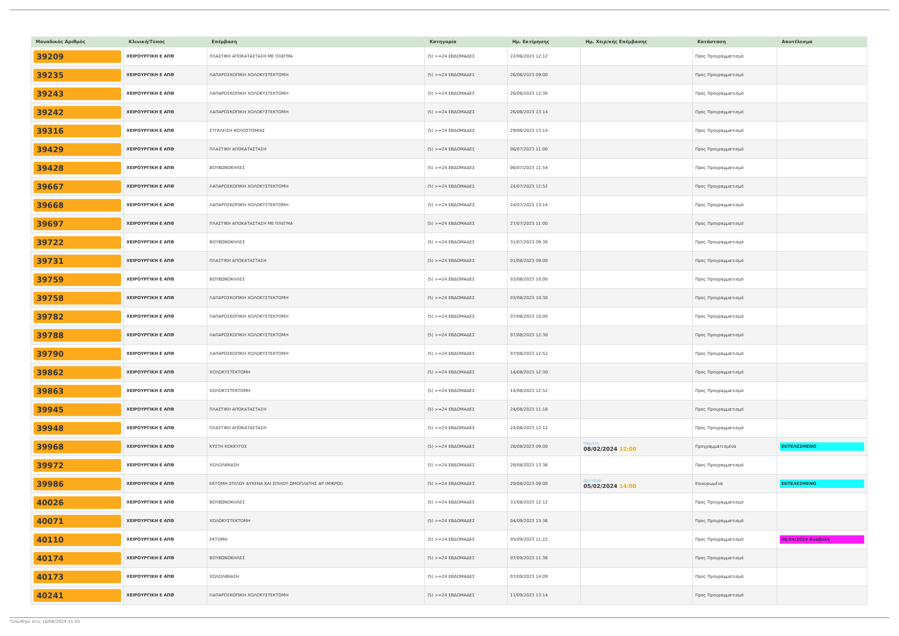| Μοναδικός Αριθμός | Κλινική/Τύπος | Επέμβαση | Κατηγορία | Ημ. Εκτίμησης | Ημ. Χειρ/κής Επέμβασης | Κατάσταση | Αποτέλεσμα |
| --- | --- | --- | --- | --- | --- | --- | --- |
| 39209 | ΧΕΙΡΟΥΡΓΙΚΗ Ε ΑΠΘ | ΠΛΑΣΤΙΚΗ ΑΠΟΚΑΤΑΣΤΑΣΗ ΜΕ ΠΛΕΓΜΑ | (5) >=24 ΕΒΔΟΜΑΔΕΣ | 22/06/2023 12:12 | | Προς Προγραμματισμό | |
| 39235 | ΧΕΙΡΟΥΡΓΙΚΗ Ε ΑΠΘ | ΛΑΠΑΡΟΣΚΟΠΙΚΗ ΧΟΛΟΚΥΣΤΕΚΤΟΜΗ | (5) >=24 ΕΒΔΟΜΑΔΕΣ | 26/06/2023 09:00 | | Προς Προγραμματισμό | |
| 39243 | ΧΕΙΡΟΥΡΓΙΚΗ Ε ΑΠΘ | ΛΑΠΑΡΟΣΚΟΠΙΚΗ ΧΟΛΟΚΥΣΤΕΚΤΟΜΗ | (5) >=24 ΕΒΔΟΜΑΔΕΣ | 26/06/2023 12:30 | | Προς Προγραμματισμό | |
| 39242 | ΧΕΙΡΟΥΡΓΙΚΗ Ε ΑΠΘ | ΛΑΠΑΡΟΣΚΟΠΙΚΗ ΧΟΛΟΚΥΣΤΕΚΤΟΜΗ | (5) >=24 ΕΒΔΟΜΑΔΕΣ | 26/06/2023 13:14 | | Προς Προγραμματισμό | |
| 39316 | ΧΕΙΡΟΥΡΓΙΚΗ Ε ΑΠΘ | ΣΥΓΚΛΕΙΣΗ ΚΟΛΟΣΤΟΜΙΑΣ | (5) >=24 ΕΒΔΟΜΑΔΕΣ | 29/06/2023 13:14 | | Προς Προγραμματισμό | |
| 39429 | ΧΕΙΡΟΥΡΓΙΚΗ Ε ΑΠΘ | ΠΛΑΣΤΙΚΗ ΑΠΟΚΑΤΑΣΤΑΣΗ | (5) >=24 ΕΒΔΟΜΑΔΕΣ | 06/07/2023 11:00 | | Προς Προγραμματισμό | |
| 39428 | ΧΕΙΡΟΥΡΓΙΚΗ Ε ΑΠΘ | ΒΟΥΒΩΝΟΚΗΛΕΣ | (5) >=24 ΕΒΔΟΜΑΔΕΣ | 06/07/2023 11:54 | | Προς Προγραμματισμό | |
| 39667 | ΧΕΙΡΟΥΡΓΙΚΗ Ε ΑΠΘ | ΛΑΠΑΡΟΣΚΟΠΙΚΗ ΧΟΛΟΚΥΣΤΕΚΤΟΜΗ | (5) >=24 ΕΒΔΟΜΑΔΕΣ | 24/07/2023 12:52 | | Προς Προγραμματισμό | |
| 39668 | ΧΕΙΡΟΥΡΓΙΚΗ Ε ΑΠΘ | ΛΑΠΑΡΟΣΚΟΠΙΚΗ ΧΟΛΟΚΥΣΤΕΚΤΟΜΗ | (5) >=24 ΕΒΔΟΜΑΔΕΣ | 24/07/2023 13:14 | | Προς Προγραμματισμό | |
| 39697 | ΧΕΙΡΟΥΡΓΙΚΗ Ε ΑΠΘ | ΠΛΑΣΤΙΚΗ ΑΠΟΚΑΤΑΣΤΑΣΗ ΜΕ ΠΛΕΓΜΑ | (5) >=24 ΕΒΔΟΜΑΔΕΣ | 27/07/2023 11:00 | | Προς Προγραμματισμό | |
| 39722 | ΧΕΙΡΟΥΡΓΙΚΗ Ε ΑΠΘ | ΒΟΥΒΩΝΟΚΗΛΕΣ | (5) >=24 ΕΒΔΟΜΑΔΕΣ | 31/07/2023 09:30 | | Προς Προγραμματισμό | |
| 39731 | ΧΕΙΡΟΥΡΓΙΚΗ Ε ΑΠΘ | ΠΛΑΣΤΙΚΗ ΑΠΟΚΑΤΑΣΤΑΣΗ | (5) >=24 ΕΒΔΟΜΑΔΕΣ | 01/08/2023 09:00 | | Προς Προγραμματισμό | |
| 39759 | ΧΕΙΡΟΥΡΓΙΚΗ Ε ΑΠΘ | ΒΟΥΒΩΝΟΚΗΛΕΣ | (5) >=24 ΕΒΔΟΜΑΔΕΣ | 03/08/2023 10:00 | | Προς Προγραμματισμό | |
| 39758 | ΧΕΙΡΟΥΡΓΙΚΗ Ε ΑΠΘ | ΛΑΠΑΡΟΣΚΟΠΙΚΗ ΧΟΛΟΚΥΣΤΕΚΤΟΜΗ | (5) >=24 ΕΒΔΟΜΑΔΕΣ | 03/08/2023 10:30 | | Προς Προγραμματισμό | |
| 39782 | ΧΕΙΡΟΥΡΓΙΚΗ Ε ΑΠΘ | ΛΑΠΑΡΟΣΚΟΠΙΚΗ ΧΟΛΟΚΥΣΤΕΚΤΟΜΗ | (5) >=24 ΕΒΔΟΜΑΔΕΣ | 07/08/2023 10:00 | | Προς Προγραμματισμό | |
| 39788 | ΧΕΙΡΟΥΡΓΙΚΗ Ε ΑΠΘ | ΛΑΠΑΡΟΣΚΟΠΙΚΗ ΧΟΛΟΚΥΣΤΕΚΤΟΜΗ | (5) >=24 ΕΒΔΟΜΑΔΕΣ | 07/08/2023 12:30 | | Προς Προγραμματισμό | |
| 39790 | ΧΕΙΡΟΥΡΓΙΚΗ Ε ΑΠΘ | ΛΑΠΑΡΟΣΚΟΠΙΚΗ ΧΟΛΟΚΥΣΤΕΚΤΟΜΗ | (5) >=24 ΕΒΔΟΜΑΔΕΣ | 07/08/2023 12:52 | | Προς Προγραμματισμό | |
| 39862 | ΧΕΙΡΟΥΡΓΙΚΗ Ε ΑΠΘ | ΧΟΛΟΚΥΣΤΕΚΤΟΜΗ | (5) >=24 ΕΒΔΟΜΑΔΕΣ | 14/08/2023 12:30 | | Προς Προγραμματισμό | |
| 39863 | ΧΕΙΡΟΥΡΓΙΚΗ Ε ΑΠΘ | ΧΟΛΟΚΥΣΤΕΚΤΟΜΗ | (5) >=24 ΕΒΔΟΜΑΔΕΣ | 14/08/2023 12:52 | | Προς Προγραμματισμό | |
| 39945 | ΧΕΙΡΟΥΡΓΙΚΗ Ε ΑΠΘ | ΠΛΑΣΤΙΚΗ ΑΠΟΚΑΤΑΣΤΑΣΗ | (5) >=24 ΕΒΔΟΜΑΔΕΣ | 24/08/2023 11:18 | | Προς Προγραμματισμό | |
| 39948 | ΧΕΙΡΟΥΡΓΙΚΗ Ε ΑΠΘ | ΠΛΑΣΤΙΚΗ ΑΠΟΚΑΤΑΣΤΑΣΗ | (5) >=24 ΕΒΔΟΜΑΔΕΣ | 24/08/2023 12:12 | | Προς Προγραμματισμό | |
| 39968 | ΧΕΙΡΟΥΡΓΙΚΗ Ε ΑΠΘ | ΚΥΣΤΗ ΚΟΚΚΥΓΟΣ | (5) >=24 ΕΒΔΟΜΑΔΕΣ | 28/08/2023 09:00 | Πέμπτη 08/02/2024 12:00 | Προγραμματισμένα | ΕΚΤΕΛΕΣΜΕΝΟ |
| 39972 | ΧΕΙΡΟΥΡΓΙΚΗ Ε ΑΠΘ | ΧΟΛΟΛΙΘΙΑΣΗ | (5) >=24 ΕΒΔΟΜΑΔΕΣ | 28/08/2023 13:36 | | Προς Προγραμματισμό | |
| 39986 | ΧΕΙΡΟΥΡΓΙΚΗ Ε ΑΠΘ | ΕΚΤΟΜΗ ΣΠΙΛΟΥ ΑΥΧΕΝΑ ΚΑΙ ΣΠΙΛΟΥ ΩΜΟΠΛΑΤΗΣ ΑΡ (ΜΙΚΡΟΙ) | (5) >=24 ΕΒΔΟΜΑΔΕΣ | 29/08/2023 09:00 | Δευτέρα 05/02/2024 14:00 | Επικυρωμένα | ΕΚΤΕΛΕΣΜΕΝΟ |
| 40026 | ΧΕΙΡΟΥΡΓΙΚΗ Ε ΑΠΘ | ΒΟΥΒΩΝΟΚΗΛΕΣ | (5) >=24 ΕΒΔΟΜΑΔΕΣ | 31/08/2023 12:12 | | Προς Προγραμματισμό | |
| 40071 | ΧΕΙΡΟΥΡΓΙΚΗ Ε ΑΠΘ | ΧΟΛΟΚΥΣΤΕΚΤΟΜΗ | (5) >=24 ΕΒΔΟΜΑΔΕΣ | 04/09/2023 13:36 | | Προς Προγραμματισμό | |
| 40110 | ΧΕΙΡΟΥΡΓΙΚΗ Ε ΑΠΘ | ΕΚΤΟΜΗ | (5) >=24 ΕΒΔΟΜΑΔΕΣ | 05/09/2023 11:22 | | Προς Προγραμματισμό | 08/04/2024 Αναβολή |
| 40174 | ΧΕΙΡΟΥΡΓΙΚΗ Ε ΑΠΘ | ΒΟΥΒΩΝΟΚΗΛΕΣ | (5) >=24 ΕΒΔΟΜΑΔΕΣ | 07/09/2023 11:36 | | Προς Προγραμματισμό | |
| 40173 | ΧΕΙΡΟΥΡΓΙΚΗ Ε ΑΠΘ | ΧΟΛΟΛΙΘΙΑΣΗ | (5) >=24 ΕΒΔΟΜΑΔΕΣ | 07/09/2023 14:09 | | Προς Προγραμματισμό | |
| 40241 | ΧΕΙΡΟΥΡΓΙΚΗ Ε ΑΠΘ | ΛΑΠΑΡΟΣΚΟΠΙΚΗ ΧΟΛΟΚΥΣΤΕΚΤΟΜΗ | (5) >=24 ΕΒΔΟΜΑΔΕΣ | 11/09/2023 13:14 | | Προς Προγραμματισμό | |
Τυπώθηκε στις 16/08/2024 11:05